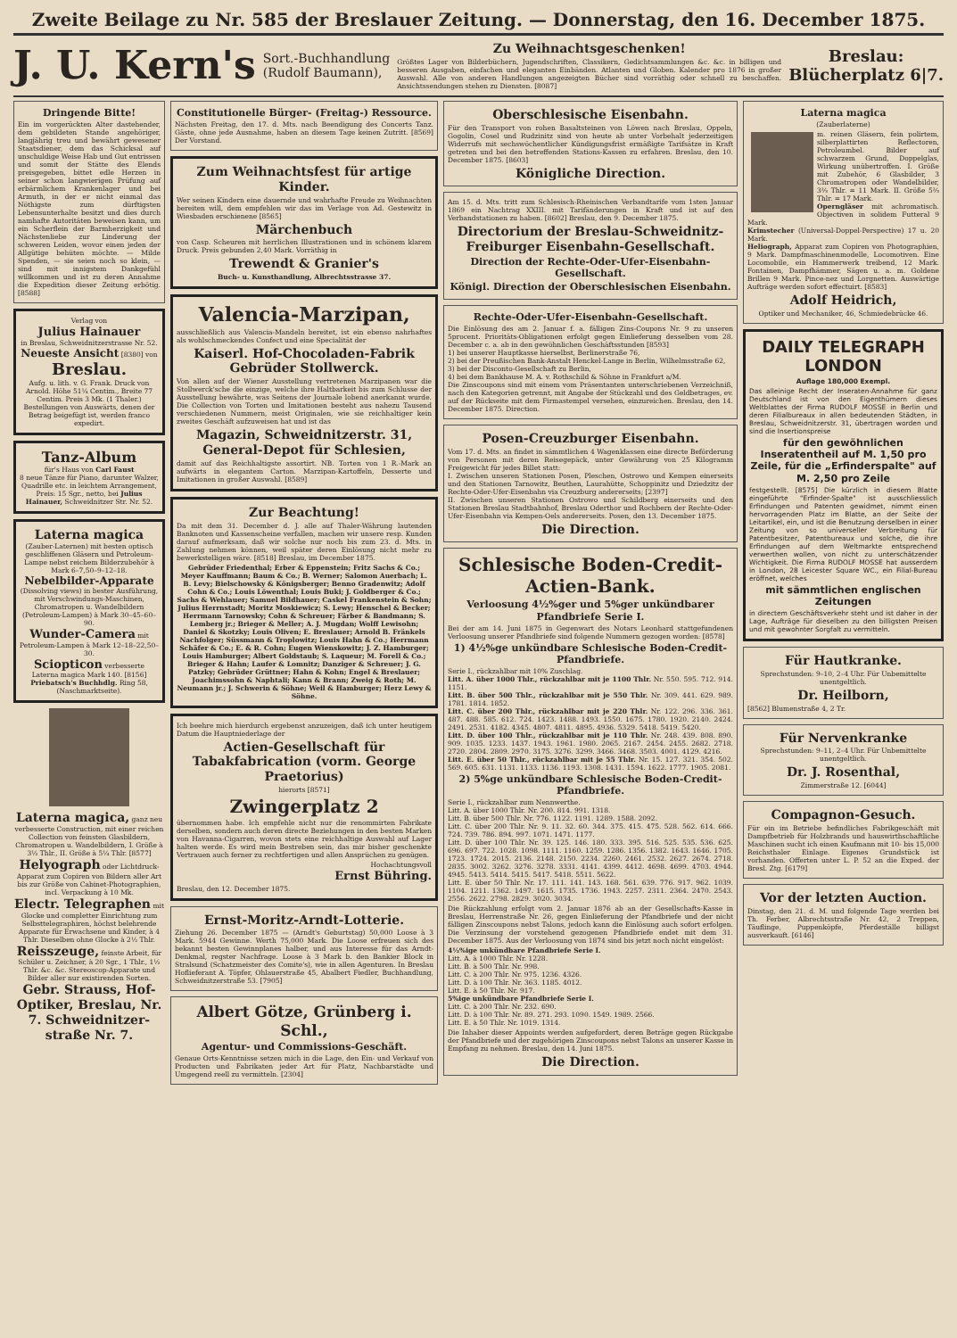Zweite Beilage zu Nr. 585 der Breslauer Zeitung. — Donnerstag, den 16. December 1875.
J. U. Kern's
Sort.-Buchhandlung
(Rudolf Baumann),
Zu Weihnachtsgeschenken!
Größtes Lager von Bilderbüchern, Jugendschriften, Classikern, Gedichtsammlungen &c. &c. in billigen und besseren Ausgaben, einfachen und eleganten Einbänden. Atlanten und Globen. Kalender pro 1876 in großer Auswahl. Alle von anderen Handlungen angezeigten Bücher sind vorräthig oder schnell zu beschaffen. Ansichtssendungen stehen zu Diensten. [8087]
Breslau:
Blücherplatz 6|7.
Dringende Bitte!
Ein im vorgerückten Alter dastehender, dem gebildeten Stande angehöriger, langjährig treu und bewährt gewesener Staatsdiener, dem das Schicksal auf unschuldige Weise Hab und Gut entrissen und somit der Stätte des Elends preisgegeben, bittet edle Herzen in seiner schon langwierigen Prüfung auf erbärmlichem Krankenlager und bei Armuth, in der er nicht einmal das Nöthigste zum dürftigsten Lebensunterhalte besitzt und dies durch namhafte Autoritäten beweisen kann, um ein Scherflein der Barmherzigkeit und Nächstenliebe zur Linderung der schweren Leiden, wovor einen jeden der Allgütige behüten möchte. — Milde Spenden, — sie seien noch so klein, — sind mit innigstem Dankgefühl willkommen und ist zu deren Annahme die Expedition dieser Zeitung erbötig. [8588]
Verlag von
Julius Hainauer
in Breslau, Schweidnitzerstrasse Nr. 52.
Neueste Ansicht [8380] von
Breslau.
Aufg. u. lith. v. G. Frank. Druck von Arnold. Höhe 51¼ Centim., Breite 77 Centim. Preis 3 Mk. (1 Thaler.) Bestellungen von Auswärts, denen der Betrag beigefügt ist, werden franco expedirt.
Tanz-Album
für's Haus von Carl Faust
8 neue Tänze für Piano, darunter Walzer, Quadrille etc. in leichtem Arrangement, Preis: 15 Sgr., netto, bei Julius Hainauer, Schweidnitzer Str. Nr. 52.
Laterna magica
(Zauber-Laternen) mit besten optisch geschliffenen Gläsern und Petroleum-Lampe nebst reichem Bilderzubehör à Mark 6–7,50–9–12–18.
Nebelbilder-Apparate (Dissolving views) in bester Ausführung, mit Verschwindungs-Maschinen, Chromatropen u. Wandelbildern (Petroleum-Lampen) à Mark 30–45–60–90.
Wunder-Camera mit Petroleum-Lampen à Mark 12–18–22,50–30.
Sciopticon verbesserte Laterna magica Mark 140. [8156]
Priebatsch's Buchhdlg. Ring 58, (Naschmarktseite).
Laterna magica, ganz neu verbesserte Construction, mit einer reichen Collection von feinsten Glasbildern, Chromatropen u. Wandelbildern, I. Größe à 3½ Thlr., II. Größe à 5¼ Thlr. [8577]
Helyograph oder Lichtdruck-Apparat zum Copiren von Bildern aller Art bis zur Größe von Cabinet-Photographien, incl. Verpackung à 10 Mk.
Electr. Telegraphen mit Glocke und completter Einrichtung zum Selbsttelegraphiren, höchst belehrende Apparate für Erwachsene und Kinder, à 4 Thlr. Dieselben ohne Glocke à 2½ Thlr.
Reisszeuge, feinste Arbeit, für Schüler u. Zeichner, à 20 Sgr., 1 Thlr., 1½ Thlr. &c. &c. Stereoscop-Apparate und Bilder aller nur existirenden Sorten.
Gebr. Strauss, Hof-Optiker, Breslau, Nr. 7. Schweidnitzer-straße Nr. 7.
Constitutionelle Bürger- (Freitag-) Ressource.
Nächsten Freitag, den 17. d. Mts. nach Beendigung des Concerts Tanz. Gäste, ohne jede Ausnahme, haben an diesem Tage keinen Zutritt. [8569] Der Vorstand.
Zum Weihnachtsfest für artige Kinder.
Wer seinen Kindern eine dauernde und wahrhafte Freude zu Weihnachten bereiten will, dem empfehlen wir das im Verlage von Ad. Gestewitz in Wiesbaden erschienene [8565]
Märchenbuch
von Casp. Scheuren mit herrlichen Illustrationen und in schönem klarem Druck. Preis gebunden 2,40 Mark. Vorräthig in
Trewendt & Granier's
Buch- u. Kunsthandlung, Albrechtsstrasse 37.
Valencia-Marzipan,
ausschließlich aus Valencia-Mandeln bereitet, ist ein ebenso nahrhaftes als wohlschmeckendes Confect und eine Specialität der
Kaiserl. Hof-Chocoladen-Fabrik Gebrüder Stollwerck.
Von allen auf der Wiener Ausstellung vertretenen Marzipanen war die Stollwerck'sche die einzige, welche ihre Haltbarkeit bis zum Schlusse der Ausstellung bewährte, was Seitens der Journale lobend anerkannt wurde. Die Collection von Torten und Imitationen besteht aus nahezu Tausend verschiedenen Nummern, meist Originalen, wie sie reichhaltiger kein zweites Geschäft aufzuweisen hat und ist das
Magazin, Schweidnitzerstr. 31, General-Depot für Schlesien,
damit auf das Reichhaltigste assortirt. NB. Torten von 1 R.-Mark an aufwärts in elegantem Carton. Marzipan-Kartoffeln, Desserte und Imitationen in großer Auswahl. [8589]
Zur Beachtung!
Da mit dem 31. December d. J. alle auf Thaler-Währung lautenden Banknoten und Kassenscheine verfallen, machen wir unsere resp. Kunden darauf aufmerksam, daß wir solche nur noch bis zum 23. d. Mts. in Zahlung nehmen können, weil später deren Einlösung nicht mehr zu bewerkstelligen wäre. [8518] Breslau, im December 1875.
Gebrüder Friedenthal; Erber & Eppenstein; Fritz Sachs & Co.; Meyer Kauffmann; Baum & Co.; B. Werner; Salomon Auerbach; L. B. Levy; Bielschowsky & Königsberger; Benno Gradenwitz; Adolf Cohn & Co.; Louis Löwenthal; Louis Buki; J. Goldberger & Co.; Sachs & Wehlauer; Samuel Bildhauer; Caskel Frankenstein & Sohn; Julius Herrnstadt; Moritz Moskiewicz; S. Lewy; Henschel & Becker; Herrmann Tarnowsky; Cohn & Schreuer; Färber & Bandmann; S. Lemberg jr.; Brieger & Meller; A. J. Mugdan; Wolff Lewisohn; Daniel & Skotzky; Louis Oliven; E. Breslauer; Arnold B. Fränkels Nachfolger; Süssmann & Troplowitz; Louis Hahn & Co.; Herrmann Schäfer & Co.; E. & R. Cohn; Eugen Wienskowitz; J. Z. Hamburger; Louis Hamburger; Albert Goldstaub; S. Laqueur; M. Forell & Co.; Brieger & Hahn; Laufer & Lomnitz; Danziger & Schreuer; J. G. Patzky; Gebrüder Grüttner; Hahn & Kohn; Engel & Breslauer; Joachimssohn & Naphtali; Kann & Brann; Zweig & Roth; M. Neumann jr.; J. Schwerin & Söhne; Weil & Hamburger; Herz Lewy & Söhne.
Ich beehre mich hierdurch ergebenst anzuzeigen, daß ich unter heutigem Datum die Hauptniederlage der
Actien-Gesellschaft für Tabakfabrication (vorm. George Praetorius)
hierorts [8571]
Zwingerplatz 2
übernommen habe. Ich empfehle nicht nur die renommirten Fabrikate derselben, sondern auch deren directe Beziehungen in den besten Marken von Havanna-Cigarren, wovon stets eine reichhaltige Auswahl auf Lager halten werde. Es wird mein Bestreben sein, das mir bisher geschenkte Vertrauen auch ferner zu rechtfertigen und allen Ansprüchen zu genügen.
Hochachtungsvoll
Ernst Bühring.
Breslau, den 12. December 1875.
Ernst-Moritz-Arndt-Lotterie.
Ziehung 26. December 1875 — (Arndt's Geburtstag) 50,000 Loose à 3 Mark. 5944 Gewinne. Werth 75,000 Mark. Die Loose erfreuen sich des bekannt besten Gewinnplanes halber, und aus Interesse für das Arndt-Denkmal, regster Nachfrage. Loose à 3 Mark b. den Bankier Block in Stralsund (Schatzmeister des Comite's), wie in allen Agenturen. In Breslau Hoflieferant A. Töpfer, Ohlauerstraße 45, Abalbert Fiedler, Buchhandlung, Schweidnitzerstraße 53. [7905]
Albert Götze, Grünberg i. Schl.,
Agentur- und Commissions-Geschäft.
Genaue Orts-Kenntnisse setzen mich in die Lage, den Ein- und Verkauf von Producten und Fabrikaten jeder Art für Platz, Nachbarstädte und Umgegend reell zu vermitteln. [2304]
Oberschlesische Eisenbahn.
Für den Transport von rohen Basaltsteinen von Löwen nach Breslau, Oppeln, Gogolin, Cosel und Rudzinitz sind von heute ab unter Vorbehalt jederzeitigen Widerrufs mit sechswöchentlicher Kündigungsfrist ermäßigte Tarifsätze in Kraft getreten und bei den betreffenden Stations-Kassen zu erfahren. Breslau, den 10. December 1875. [8603]
Königliche Direction.
Am 15. d. Mts. tritt zum Schlesisch-Rheinischen Verbandtarife vom 1sten Januar 1869 ein Nachtrag XXIII. mit Tarifänderungen in Kraft und ist auf den Verbandstationen zu haben. [8602] Breslau, den 9. December 1875.
Directorium der Breslau-Schweidnitz-Freiburger Eisenbahn-Gesellschaft.
Direction der Rechte-Oder-Ufer-Eisenbahn-Gesellschaft.
Königl. Direction der Oberschlesischen Eisenbahn.
Rechte-Oder-Ufer-Eisenbahn-Gesellschaft.
Die Einlösung des am 2. Januar f. a. fälligen Zins-Coupons Nr. 9 zu unseren 5procent. Prioritäts-Obligationen erfolgt gegen Einlieferung desselben vom 28. December c. a. ab in den gewöhnlichen Geschäftsstunden [8593]
1) bei unserer Hauptkasse hierselbst, Berlinerstraße 76,
2) bei der Preußischen Bank-Anstalt Henckel-Lange in Berlin, Wilhelmsstraße 62,
3) bei der Disconto-Gesellschaft zu Berlin,
4) bei dem Bankhause M. A. v. Rothschild & Söhne in Frankfurt a/M.
Die Zinscoupons sind mit einem vom Präsentanten unterschriebenen Verzeichniß, nach den Kategorien getrennt, mit Angabe der Stückzahl und des Geldbetrages, ev. auf der Rückseite mit dem Firmastempel versehen, einzureichen. Breslau, den 14. December 1875. Direction.
Posen-Creuzburger Eisenbahn.
Vom 17. d. Mts. an findet in sämmtlichen 4 Wagenklassen eine directe Beförderung von Personen mit deren Reisegepäck, unter Gewährung von 25 Kilogramm Freigewicht für jedes Billet statt:
I. Zwischen unseren Stationen Posen, Pleschen, Ostrowo und Kempen einerseits und den Stationen Tarnowitz, Beuthen, Laurahütte, Schoppinitz und Dziedzitz der Rechte-Oder-Ufer-Eisenbahn via Creuzburg andererseits; [2397]
II. Zwischen unseren Stationen Ostrowo und Schildberg einerseits und den Stationen Breslau Stadtbahnhof, Breslau Oderthor und Rochbern der Rechte-Oder-Ufer-Eisenbahn via Kempen-Oels andererseits. Posen, den 13. December 1875.
Die Direction.
Schlesische Boden-Credit-Actien-Bank.
Verloosung 4½%ger und 5%ger unkündbarer Pfandbriefe Serie I.
Bei der am 14. Juni 1875 in Gegenwart des Notars Leonhard stattgefundenen Verloosung unserer Pfandbriefe sind folgende Nummern gezogen worden: [8578]
1) 4½%ge unkündbare Schlesische Boden-Credit-Pfandbriefe.
Serie I., rückzahlbar mit 10% Zuschlag.
Litt. A. über 1000 Thlr., rückzahlbar mit je 1100 Thlr. Nr. 550. 595. 712. 914. 1151.
Litt. B. über 500 Thlr., rückzahlbar mit je 550 Thlr. Nr. 309. 441. 629. 989. 1781. 1814. 1852.
Litt. C. über 200 Thlr., rückzahlbar mit je 220 Thlr. Nr. 122. 296. 336. 361. 487. 488. 585. 612. 724. 1423. 1488. 1493. 1550. 1675. 1780. 1920. 2140. 2424. 2491. 2531. 4182. 4345. 4807. 4811. 4895. 4936. 5329. 5418. 5419. 5420.
Litt. D. über 100 Thlr., rückzahlbar mit je 110 Thlr. Nr. 248. 439. 808. 890. 909. 1035. 1233. 1437. 1943. 1961. 1980. 2065. 2167. 2454. 2455. 2682. 2718. 2720. 2804. 2809. 2970. 3175. 3276. 3299. 3466. 3468. 3503. 4001. 4129. 4216.
Litt. E. über 50 Thlr., rückzahlbar mit je 55 Thlr. Nr. 15. 127. 321. 354. 502. 569. 605. 631. 1131. 1133. 1136. 1193. 1308. 1431. 1594. 1622. 1777. 1905. 2081.
2) 5%ge unkündbare Schlesische Boden-Credit-Pfandbriefe.
Serie I., rückzahlbar zum Nennwerthe.
Litt. A. über 1000 Thlr. Nr. 200. 814. 991. 1318.
Litt. B. über 500 Thlr. Nr. 776. 1122. 1191. 1289. 1588. 2092.
Litt. C. über 200 Thlr. Nr. 9. 11. 32. 60. 344. 375. 415. 475. 528. 562. 614. 666. 724. 739. 786. 894. 997. 1071. 1471. 1177.
Litt. D. über 100 Thlr. Nr. 39. 125. 146. 180. 333. 395. 516. 525. 535. 536. 625. 696. 697. 722. 1028. 1098. 1111. 1160. 1259. 1286. 1356. 1382. 1643. 1646. 1705. 1723. 1724. 2015. 2136. 2148. 2150. 2234. 2260. 2461. 2532. 2627. 2674. 2718. 2835. 3002. 3262. 3276. 3278. 3331. 4141. 4399. 4412. 4698. 4699. 4703. 4944. 4945. 5413. 5414. 5415. 5417. 5418. 5511. 5622.
Litt. E. über 50 Thlr. Nr. 17. 111. 141. 143. 168. 561. 639. 776. 917. 962. 1039. 1104. 1211. 1362. 1497. 1615. 1735. 1736. 1943. 2257. 2311. 2364. 2470. 2543. 2556. 2622. 2798. 2829. 3020. 3034.
Die Rückzahlung erfolgt vom 2. Januar 1876 ab an der Gesellschafts-Kasse in Breslau, Herrenstraße Nr. 26, gegen Einlieferung der Pfandbriefe und der nicht fälligen Zinscoupons nebst Talons, jedoch kann die Einlösung auch sofort erfolgen. Die Verzinsung der vorstehend gezogenen Pfandbriefe endet mit dem 31. December 1875. Aus der Verloosung von 1874 sind bis jetzt noch nicht eingelöst:
4½%ige unkündbare Pfandbriefe Serie I.
Litt. A. à 1000 Thlr. Nr. 1228.
Litt. B. à 500 Thlr. Nr. 998.
Litt. C. à 200 Thlr. Nr. 975. 1236. 4326.
Litt. D. à 100 Thlr. Nr. 363. 1185. 4012.
Litt. E. à 50 Thlr. Nr. 917.
5%ige unkündbare Pfandbriefe Serie I.
Litt. C. à 200 Thlr. Nr. 232. 690.
Litt. D. à 100 Thlr. Nr. 89. 271. 293. 1090. 1549. 1989. 2566.
Litt. E. à 50 Thlr. Nr. 1019. 1314.
Die Inhaber dieser Appoints werden aufgefordert, deren Beträge gegen Rückgabe der Pfandbriefe und der zugehörigen Zinscoupons nebst Talons an unserer Kasse in Empfang zu nehmen. Breslau, den 14. Juni 1875.
Die Direction.
Laterna magica
(Zauberlaterne)
m. reinen Gläsern, fein polirtem, silberplattirten Reflectoren, Petroleumbel. Bilder auf schwarzem Grund, Doppelglas, Wirkung unübertroffen. I. Größe mit Zubehör, 6 Glasbilder, 3 Chromatropen oder Wandelbilder, 3⅔ Thlr. = 11 Mark. II. Größe 5⅔ Thlr. = 17 Mark.
Operngläser mit achromatisch. Objectiven in solidem Futteral 9 Mark.
Krimstecher (Universal-Doppel-Perspective) 17 u. 20 Mark.
Heliograph, Apparat zum Copiren von Photographien, 9 Mark. Dampfmaschinenmodelle, Locomotiven. Eine Locomobile, ein Hammerwerk treibend, 12 Mark. Fontainen, Dampfhämmer, Sägen u. a. m. Goldene Brillen 9 Mark. Pince-nez und Lorgnetten. Auswärtige Aufträge werden sofort effectuirt. [8583]
Adolf Heidrich,
Optiker und Mechaniker, 46, Schmiedebrücke 46.
DAILY TELEGRAPH LONDON
Auflage 180,000 Exempl.
Das alleinige Recht der Inseraten-Annahme für ganz Deutschland ist von den Eigenthümern dieses Weltblattes der Firma RUDOLF MOSSE in Berlin und deren Filialbureaux in allen bedeutenden Städten, in Breslau, Schweidnitzerstr. 31, übertragen worden und sind die Insertionspreise
für den gewöhnlichen Inseratentheil auf M. 1,50 pro Zeile, für die „Erfinderspalte" auf M. 2,50 pro Zeile
festgestellt. [8575] Die kürzlich in diesem Blatte eingeführte "Erfinder-Spalte" ist ausschliesslich Erfindungen und Patenten gewidmet, nimmt einen hervorragenden Platz im Blatte, an der Seite der Leitartikel, ein, und ist die Benutzung derselben in einer Zeitung von so universeller Verbreitung für Patentbesitzer, Patentbureaux und solche, die ihre Erfindungen auf dem Weltmarkte entsprechend verwerthen wollen, von nicht zu unterschätzender Wichtigkeit. Die Firma RUDOLF MOSSE hat ausserdem in London, 28 Leicester Square WC., ein Filial-Bureau eröffnet, welches
mit sämmtlichen englischen Zeitungen
in directem Geschäftsverkehr steht und ist daher in der Lage, Aufträge für dieselben zu den billigsten Preisen und mit gewohnter Sorgfalt zu vermitteln.
Für Hautkranke.
Sprechstunden: 9–10, 2–4 Uhr. Für Unbemittelte unentgeltlich.
Dr. Heilborn,
[8562] Blumenstraße 4, 2 Tr.
Für Nervenkranke
Sprechstunden: 9–11, 2–4 Uhr. Für Unbemittelte unentgeltlich.
Dr. J. Rosenthal,
Zimmerstraße 12. [6044]
Compagnon-Gesuch.
Für ein im Betriebe befindliches Fabrikgeschäft mit Dampfbetrieb für Holzbrands und hauswirthschaftliche Maschinen sucht ich einen Kaufmann mit 10- bis 15,000 Reichsthaler Einlage. Eigenes Grundstück ist vorhanden. Offerten unter L. P. 52 an die Exped. der Bresl. Ztg. [6179]
Vor der letzten Auction.
Dinstag, den 21. d. M. und folgende Tage werden bei Th. Ferber, Albrechtsstraße Nr. 42, 2 Treppen, Täuflinge, Puppenköpfe, Pferdeställe billigst ausverkauft. [6146]